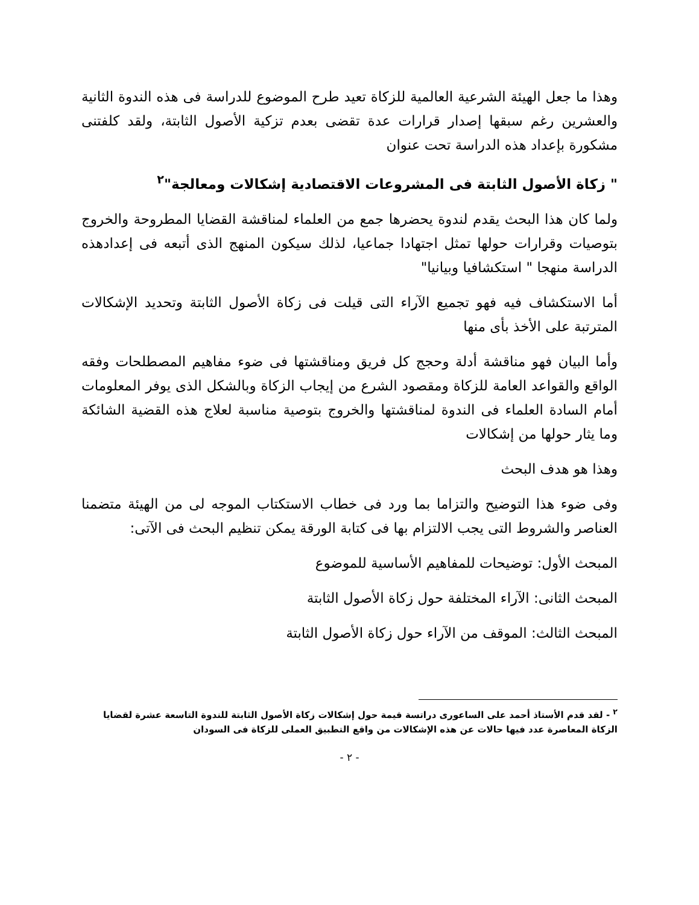وهذا ما جعل الهيئة الشرعية العالمية للزكاة تعيد طرح الموضوع للدراسة فى هذه الندوة الثانية والعشرين رغم سبقها إصدار قرارات عدة تقضى بعدم تزكية الأصول الثابتة، ولقد كلفتنى مشكورة بإعداد هذه الدراسة تحت عنوان
" زكاة الأصول الثابتة فى المشروعات الاقتصادية إشكالات ومعالجة"<sup>٢</sup>
ولما كان هذا البحث يقدم لندوة يحضرها جمع من العلماء لمناقشة القضايا المطروحة والخروج بتوصيات وقرارات حولها تمثل اجتهادا جماعيا، لذلك سيكون المنهج الذى أتبعه فى إعدادهذه الدراسة منهجا " استكشافيا وبيانيا"
أما الاستكشاف فيه فهو تجميع الآراء التى قيلت فى زكاة الأصول الثابتة وتحديد الإشكالات المترتبة على الأخذ بأى منها
وأما البيان فهو مناقشة أدلة وحجج كل فريق ومناقشتها فى ضوء مفاهيم المصطلحات وفقه الواقع والقواعد العامة للزكاة ومقصود الشرع من إيجاب الزكاة وبالشكل الذى يوفر المعلومات أمام السادة العلماء فى الندوة لمناقشتها والخروج بتوصية مناسبة لعلاج هذه القضية الشائكة وما يثار حولها من إشكالات
وهذا هو هدف البحث
وفى ضوء هذا التوضيح والتزاما بما ورد فى خطاب الاستكتاب الموجه لى من الهيئة متضمنا العناصر والشروط التى يجب الالتزام بها فى كتابة الورقة يمكن تنظيم البحث فى الآتى:
المبحث الأول: توضيحات للمفاهيم الأساسية للموضوع
المبحث الثانى: الآراء المختلفة حول زكاة الأصول الثابتة
المبحث الثالث: الموقف من الآراء حول زكاة الأصول الثابتة
<sup>٢</sup> - لقد قدم الأستاذ أحمد على الساعورى دراتسة قيمة حول إشكالات زكاة الأصول الثابتة للندوة التاسعة عشرة لقضايا الزكاة المعاصرة عدد فيها حالات عن هذه الإشكالات من واقع التطبيق العملى للزكاة فى السودان
- ٢ -